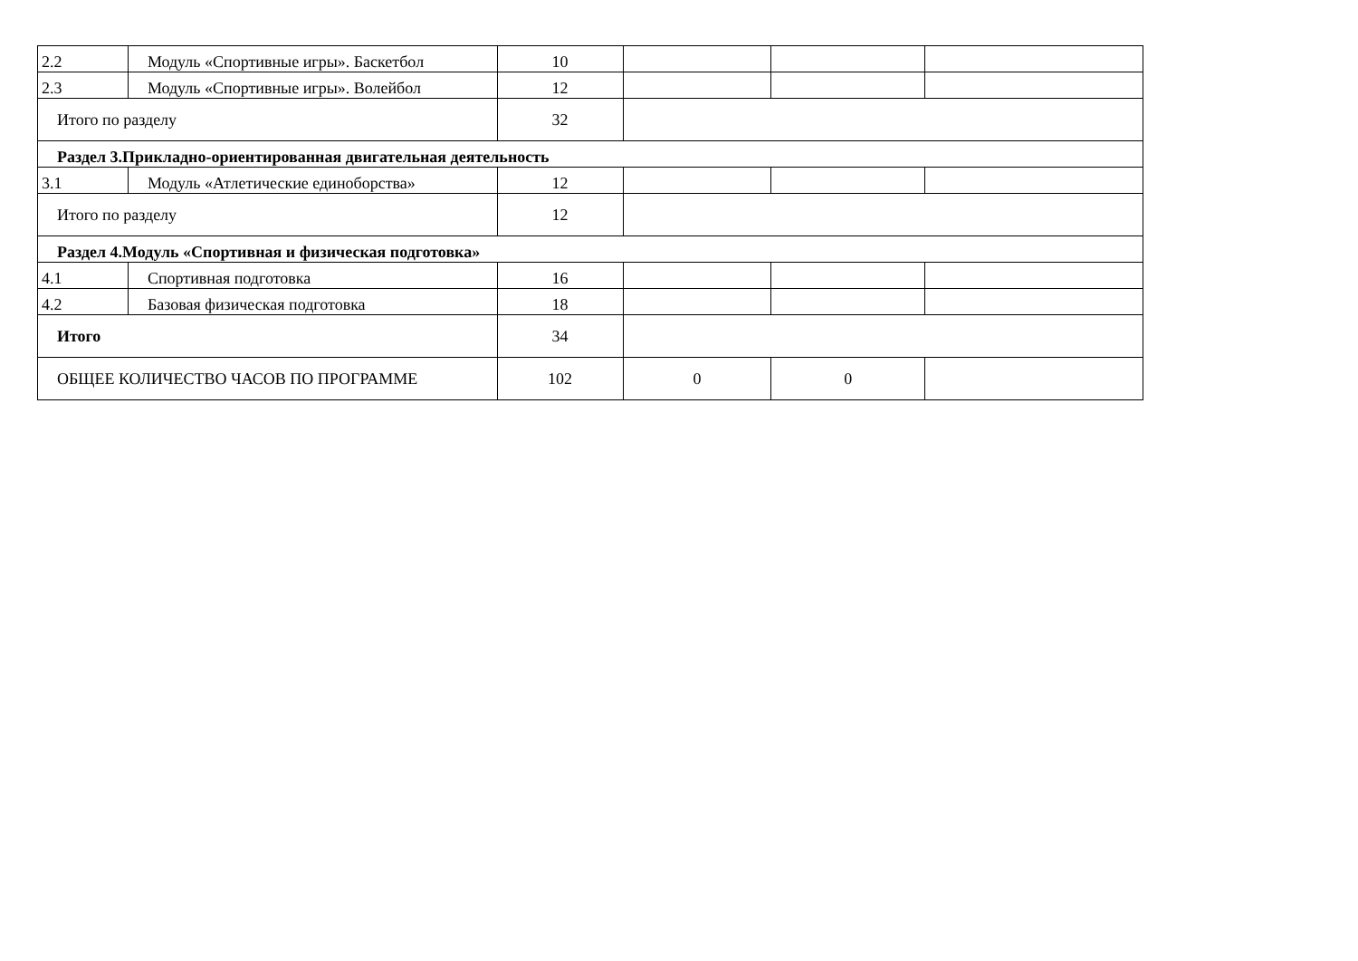| 2.2 | Модуль «Спортивные игры». Баскетбол | 10 | | | |
| 2.3 | Модуль «Спортивные игры». Волейбол | 12 | | | |
| Итого по разделу | | 32 | | | |
| Раздел 3.Прикладно-ориентированная двигательная деятельность | | | | | |
| 3.1 | Модуль «Атлетические единоборства» | 12 | | | |
| Итого по разделу | | 12 | | | |
| Раздел 4.Модуль «Спортивная и физическая подготовка» | | | | | |
| 4.1 | Спортивная подготовка | 16 | | | |
| 4.2 | Базовая физическая подготовка | 18 | | | |
| Итого | | 34 | | | |
| ОБЩЕЕ КОЛИЧЕСТВО ЧАСОВ ПО ПРОГРАММЕ | | 102 | 0 | 0 | |